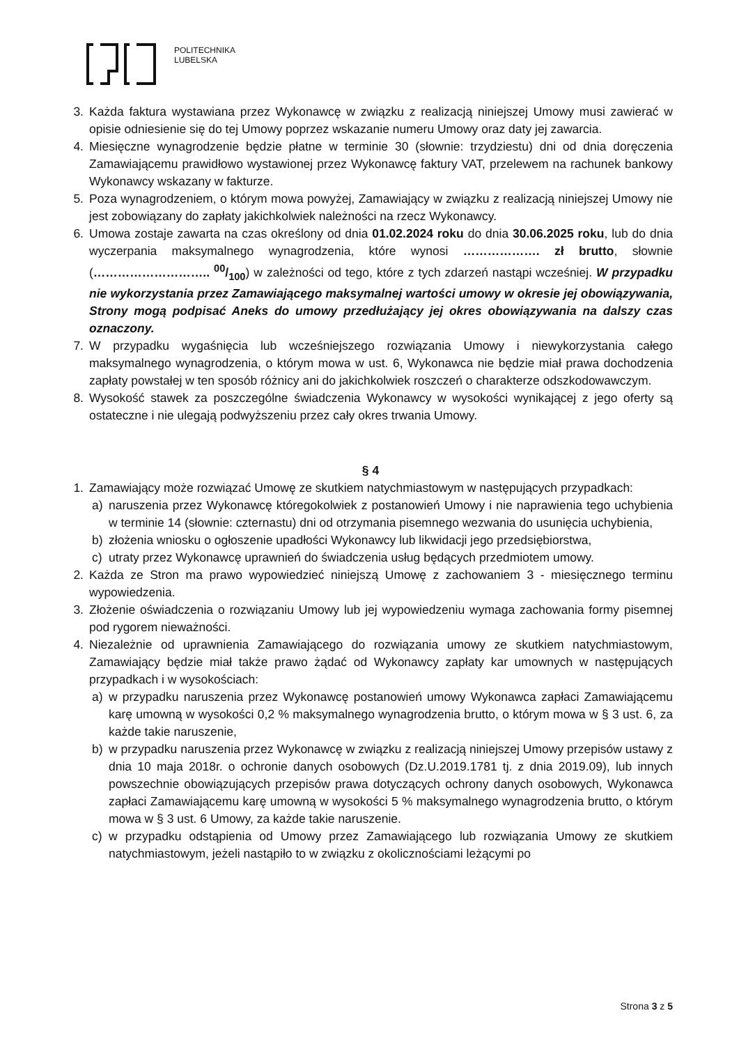POLITECHNIKA
LUBELSKA
3. Każda faktura wystawiana przez Wykonawcę w związku z realizacją niniejszej Umowy musi zawierać w opisie odniesienie się do tej Umowy poprzez wskazanie numeru Umowy oraz daty jej zawarcia.
4. Miesięczne wynagrodzenie będzie płatne w terminie 30 (słownie: trzydziestu) dni od dnia doręczenia Zamawiającemu prawidłowo wystawionej przez Wykonawcę faktury VAT, przelewem na rachunek bankowy Wykonawcy wskazany w fakturze.
5. Poza wynagrodzeniem, o którym mowa powyżej, Zamawiający w związku z realizacją niniejszej Umowy nie jest zobowiązany do zapłaty jakichkolwiek należności na rzecz Wykonawcy.
6. Umowa zostaje zawarta na czas określony od dnia 01.02.2024 roku do dnia 30.06.2025 roku, lub do dnia wyczerpania maksymalnego wynagrodzenia, które wynosi ………………. zł brutto, słownie (……………………….. 00/100) w zależności od tego, które z tych zdarzeń nastąpi wcześniej. W przypadku nie wykorzystania przez Zamawiającego maksymalnej wartości umowy w okresie jej obowiązywania, Strony mogą podpisać Aneks do umowy przedłużający jej okres obowiązywania na dalszy czas oznaczony.
7. W przypadku wygaśnięcia lub wcześniejszego rozwiązania Umowy i niewykorzystania całego maksymalnego wynagrodzenia, o którym mowa w ust. 6, Wykonawca nie będzie miał prawa dochodzenia zapłaty powstałej w ten sposób różnicy ani do jakichkolwiek roszczeń o charakterze odszkodowawczym.
8. Wysokość stawek za poszczególne świadczenia Wykonawcy w wysokości wynikającej z jego oferty są ostateczne i nie ulegają podwyższeniu przez cały okres trwania Umowy.
§ 4
1. Zamawiający może rozwiązać Umowę ze skutkiem natychmiastowym w następujących przypadkach:
a) naruszenia przez Wykonawcę któregokolwiek z postanowień Umowy i nie naprawienia tego uchybienia w terminie 14 (słownie: czternastu) dni od otrzymania pisemnego wezwania do usunięcia uchybienia,
b) złożenia wniosku o ogłoszenie upadłości Wykonawcy lub likwidacji jego przedsiębiorstwa,
c) utraty przez Wykonawcę uprawnień do świadczenia usług będących przedmiotem umowy.
2. Każda ze Stron ma prawo wypowiedzieć niniejszą Umowę z zachowaniem 3 - miesięcznego terminu wypowiedzenia.
3. Złożenie oświadczenia o rozwiązaniu Umowy lub jej wypowiedzeniu wymaga zachowania formy pisemnej pod rygorem nieważności.
4. Niezależnie od uprawnienia Zamawiającego do rozwiązania umowy ze skutkiem natychmiastowym, Zamawiający będzie miał także prawo żądać od Wykonawcy zapłaty kar umownych w następujących przypadkach i w wysokościach:
a) w przypadku naruszenia przez Wykonawcę postanowień umowy Wykonawca zapłaci Zamawiającemu karę umowną w wysokości 0,2 % maksymalnego wynagrodzenia brutto, o którym mowa w § 3 ust. 6, za każde takie naruszenie,
b) w przypadku naruszenia przez Wykonawcę w związku z realizacją niniejszej Umowy przepisów ustawy z dnia 10 maja 2018r. o ochronie danych osobowych (Dz.U.2019.1781 tj. z dnia 2019.09), lub innych powszechnie obowiązujących przepisów prawa dotyczących ochrony danych osobowych, Wykonawca zapłaci Zamawiającemu karę umowną w wysokości 5 % maksymalnego wynagrodzenia brutto, o którym mowa w § 3 ust. 6 Umowy, za każde takie naruszenie.
c) w przypadku odstąpienia od Umowy przez Zamawiającego lub rozwiązania Umowy ze skutkiem natychmiastowym, jeżeli nastąpiło to w związku z okolicznościami leżącymi po
Strona 3 z 5